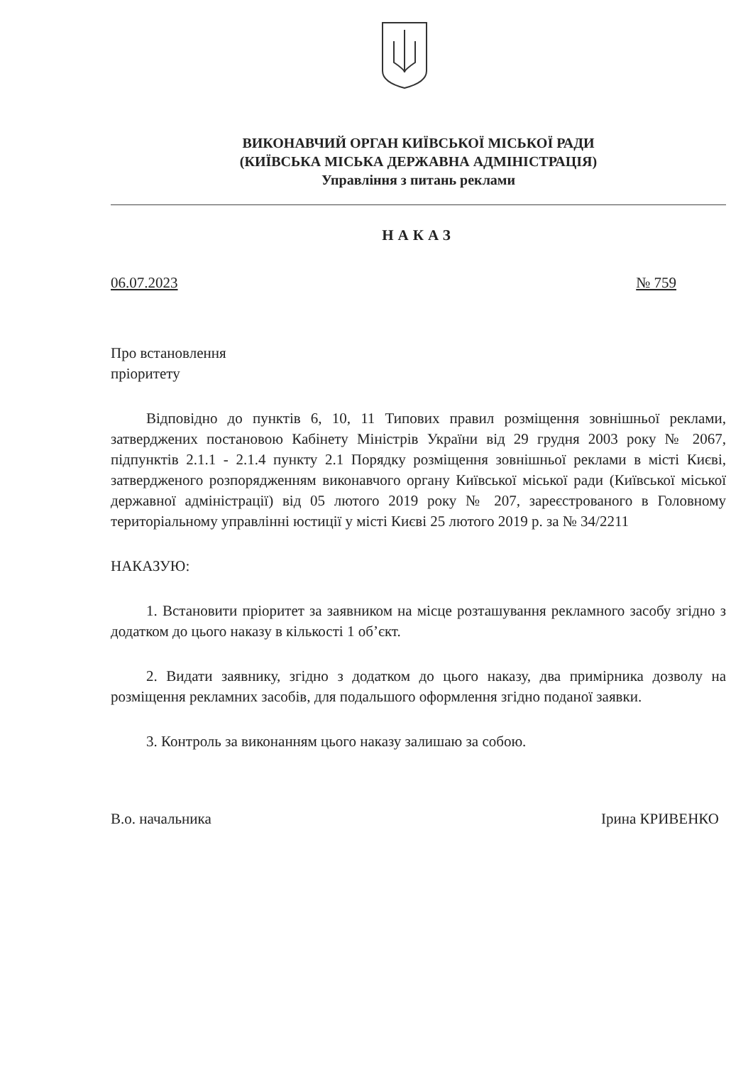ВИКОНАВЧИЙ ОРГАН КИЇВСЬКОЇ МІСЬКОЇ РАДИ
(КИЇВСЬКА МІСЬКА ДЕРЖАВНА АДМІНІСТРАЦІЯ)
Управління з питань реклами
НАКАЗ
06.07.2023 № 759
Про встановлення
пріоритету
Відповідно до пунктів 6, 10, 11 Типових правил розміщення зовнішньої реклами, затверджених постановою Кабінету Міністрів України від 29 грудня 2003 року № 2067, підпунктів 2.1.1 - 2.1.4 пункту 2.1 Порядку розміщення зовнішньої реклами в місті Києві, затвердженого розпорядженням виконавчого органу Київської міської ради (Київської міської державної адміністрації) від 05 лютого 2019 року № 207, зареєстрованого в Головному територіальному управлінні юстиції у місті Києві 25 лютого 2019 р. за № 34/2211
НАКАЗУЮ:
1. Встановити пріоритет за заявником на місце розташування рекламного засобу згідно з додатком до цього наказу в кількості 1 об’єкт.
2. Видати заявнику, згідно з додатком до цього наказу, два примірника дозволу на розміщення рекламних засобів, для подальшого оформлення згідно поданої заявки.
3. Контроль за виконанням цього наказу залишаю за собою.
В.о. начальника Ірина КРИВЕНКО